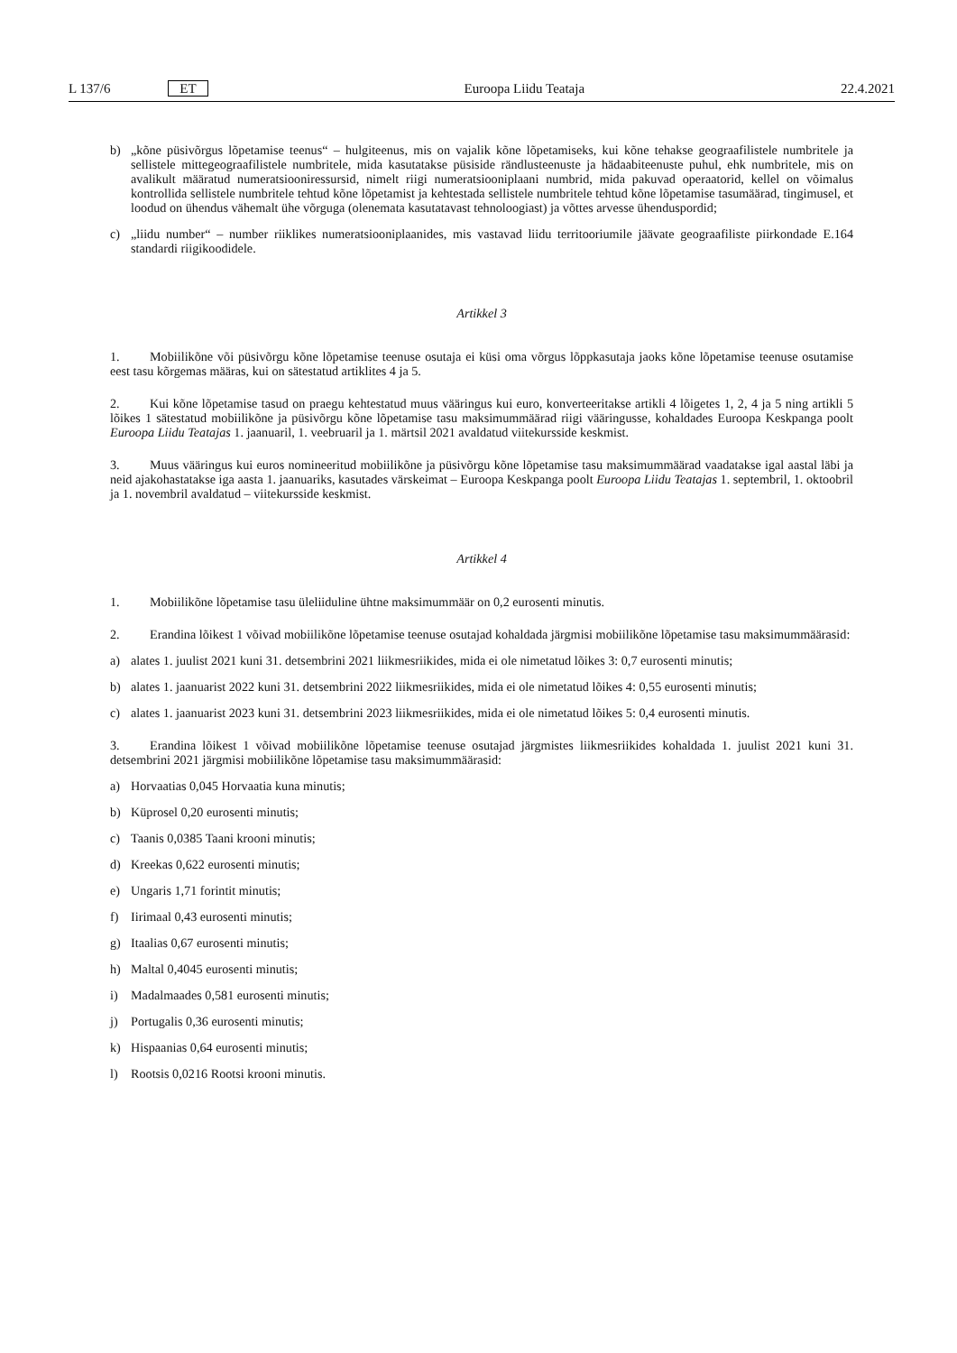L 137/6 ET Euroopa Liidu Teataja 22.4.2021
b) „kõne püsivõrgus lõpetamise teenus“ – hulgiteenus, mis on vajalik kõne lõpetamiseks, kui kõne tehakse geograafilistele numbritele ja sellistele mittegeograafilistele numbritele, mida kasutatakse püsiside rändlusteenuste ja hädaabiteenuste puhul, ehk numbritele, mis on avalikult määratud numeratsiooniressursid, nimelt riigi numeratsiooniplaani numbrid, mida pakuvad operaatorid, kellel on võimalus kontrollida sellistele numbritele tehtud kõne lõpetamist ja kehtestada sellistele numbritele tehtud kõne lõpetamise tasumäärad, tingimusel, et loodud on ühendus vähemalt ühe võrguga (olenemata kasutatavast tehnoloogiast) ja võttes arvesse ühenduspordid;
c) „liidu number“ – number riiklikes numeratsiooniplaanides, mis vastavad liidu territooriumile jäävate geograafiliste piirkondade E.164 standardi riigikoodidele.
Artikkel 3
1. Mobiilikõne või püsivõrgu kõne lõpetamise teenuse osutaja ei küsi oma võrgus lõppkasutaja jaoks kõne lõpetamise teenuse osutamise eest tasu kõrgemas määras, kui on sätestatud artiklites 4 ja 5.
2. Kui kõne lõpetamise tasud on praegu kehtestatud muus vääringus kui euro, konverteeritakse artikli 4 lõigetes 1, 2, 4 ja 5 ning artikli 5 lõikes 1 sätestatud mobiilikõne ja püsivõrgu kõne lõpetamise tasu maksimummäärad riigi vääringusse, kohaldades Euroopa Keskpanga poolt Euroopa Liidu Teatajas 1. jaanuaril, 1. veebruaril ja 1. märtsil 2021 avaldatud viitekursside keskmist.
3. Muus vääringus kui euros nomineeritud mobiilikõne ja püsivõrgu kõne lõpetamise tasu maksimummäärad vaadatakse igal aastal läbi ja neid ajakohastatakse iga aasta 1. jaanuariks, kasutades värskeimat – Euroopa Keskpanga poolt Euroopa Liidu Teatajas 1. septembril, 1. oktoobril ja 1. novembril avaldatud – viitekursside keskmist.
Artikkel 4
1. Mobiilikõne lõpetamise tasu üleliiduline ühtne maksimummäär on 0,2 eurosenti minutis.
2. Erandina lõikest 1 võivad mobiilikõne lõpetamise teenuse osutajad kohaldada järgmisi mobiilikõne lõpetamise tasu maksimummäärasid:
a) alates 1. juulist 2021 kuni 31. detsembrini 2021 liikmesriikides, mida ei ole nimetatud lõikes 3: 0,7 eurosenti minutis;
b) alates 1. jaanuarist 2022 kuni 31. detsembrini 2022 liikmesriikides, mida ei ole nimetatud lõikes 4: 0,55 eurosenti minutis;
c) alates 1. jaanuarist 2023 kuni 31. detsembrini 2023 liikmesriikides, mida ei ole nimetatud lõikes 5: 0,4 eurosenti minutis.
3. Erandina lõikest 1 võivad mobiilikõne lõpetamise teenuse osutajad järgmistes liikmesriikides kohaldada 1. juulist 2021 kuni 31. detsembrini 2021 järgmisi mobiilikõne lõpetamise tasu maksimummäärasid:
a) Horvaatias 0,045 Horvaatia kuna minutis;
b) Küprosel 0,20 eurosenti minutis;
c) Taanis 0,0385 Taani krooni minutis;
d) Kreekas 0,622 eurosenti minutis;
e) Ungaris 1,71 forintit minutis;
f) Iirimaal 0,43 eurosenti minutis;
g) Itaalias 0,67 eurosenti minutis;
h) Maltal 0,4045 eurosenti minutis;
i) Madalmaades 0,581 eurosenti minutis;
j) Portugalis 0,36 eurosenti minutis;
k) Hispaanias 0,64 eurosenti minutis;
l) Rootsis 0,0216 Rootsi krooni minutis.